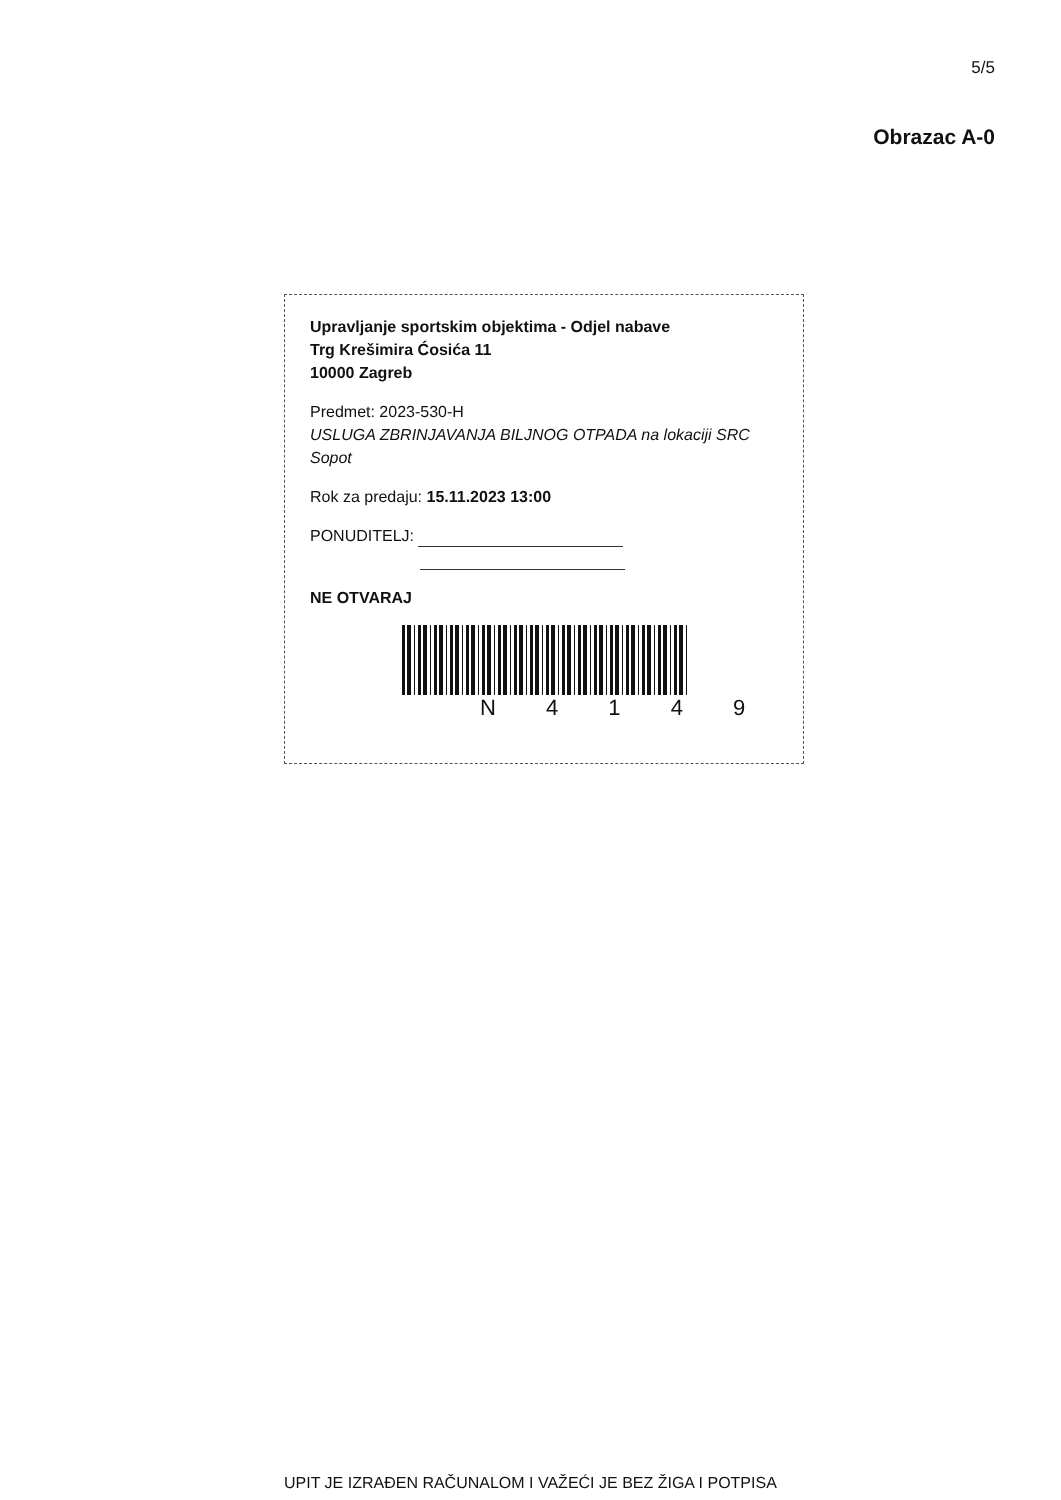5/5
Obrazac A-0
Upravljanje sportskim objektima - Odjel nabave
Trg Krešimira Ćosića 11
10000 Zagreb
Predmet: 2023-530-H
USLUGA ZBRINJAVANJA BILJNOG OTPADA na lokaciji SRC Sopot
Rok za predaju: 15.11.2023 13:00
PONUDITELJ:
NE OTVARAJ
N 4 1 4 9
UPIT JE IZRAĐEN RAČUNALOM I VAŽEĆI JE BEZ ŽIGA I POTPISA